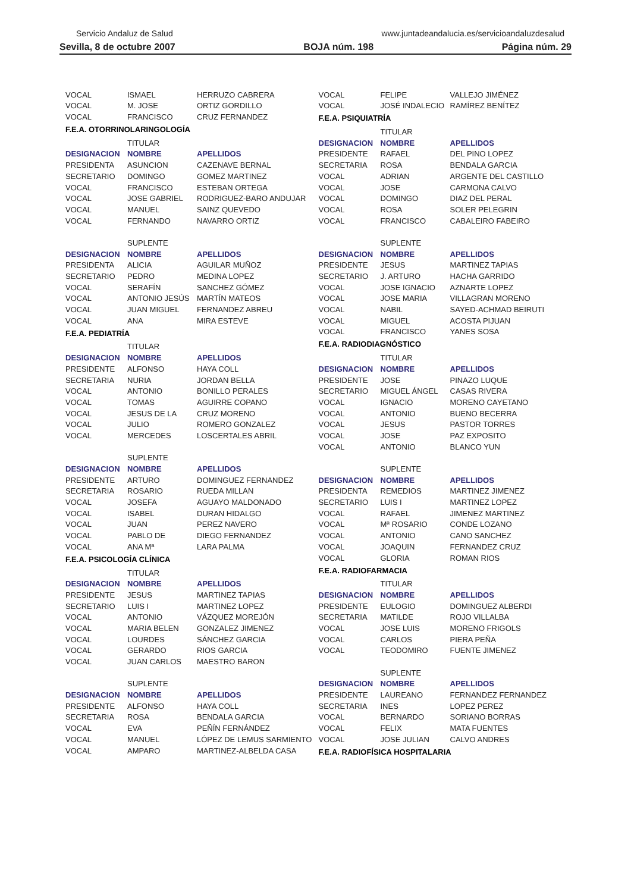Servicio Andaluz de Salud www.juntadeandalucia.es/servicioandaluzdesalud
Sevilla, 8 de octubre 2007 BOJA núm. 198 Página núm. 29
| VOCAL | ISMAEL | HERRUZO CABRERA |
| VOCAL | M. JOSE | ORTIZ GORDILLO |
| VOCAL | FRANCISCO | CRUZ FERNANDEZ |
F.E.A. OTORRINOLARINGOLOGÍA
| | TITULAR | |
| DESIGNACION | NOMBRE | APELLIDOS |
| PRESIDENTA | ASUNCION | CAZENAVE BERNAL |
| SECRETARIO | DOMINGO | GOMEZ MARTINEZ |
| VOCAL | FRANCISCO | ESTEBAN ORTEGA |
| VOCAL | JOSE GABRIEL | RODRIGUEZ-BARO ANDUJAR |
| VOCAL | MANUEL | SAINZ QUEVEDO |
| VOCAL | FERNANDO | NAVARRO ORTIZ |
| | SUPLENTE | |
| DESIGNACION | NOMBRE | APELLIDOS |
| PRESIDENTA | ALICIA | AGUILAR MUÑOZ |
| SECRETARIO | PEDRO | MEDINA LOPEZ |
| VOCAL | SERAFÍN | SANCHEZ GÓMEZ |
| VOCAL | ANTONIO JESÚS | MARTÍN MATEOS |
| VOCAL | JUAN MIGUEL | FERNANDEZ ABREU |
| VOCAL | ANA | MIRA ESTEVE |
F.E.A. PEDIATRÍA
| | TITULAR | |
| DESIGNACION | NOMBRE | APELLIDOS |
| PRESIDENTE | ALFONSO | HAYA COLL |
| SECRETARIA | NURIA | JORDAN BELLA |
| VOCAL | ANTONIO | BONILLO PERALES |
| VOCAL | TOMAS | AGUIRRE COPANO |
| VOCAL | JESUS DE LA | CRUZ MORENO |
| VOCAL | JULIO | ROMERO GONZALEZ |
| VOCAL | MERCEDES | LOSCERTALES ABRIL |
| | SUPLENTE | |
| DESIGNACION | NOMBRE | APELLIDOS |
| PRESIDENTE | ARTURO | DOMINGUEZ FERNANDEZ |
| SECRETARIA | ROSARIO | RUEDA MILLAN |
| VOCAL | JOSEFA | AGUAYO MALDONADO |
| VOCAL | ISABEL | DURAN HIDALGO |
| VOCAL | JUAN | PEREZ NAVERO |
| VOCAL | PABLO DE | DIEGO FERNANDEZ |
| VOCAL | ANA Mª | LARA PALMA |
F.E.A. PSICOLOGÍA CLÍNICA
| | TITULAR | |
| DESIGNACION | NOMBRE | APELLIDOS |
| PRESIDENTE | JESUS | MARTINEZ TAPIAS |
| SECRETARIO | LUIS I | MARTINEZ LOPEZ |
| VOCAL | ANTONIO | VÁZQUEZ MOREJÓN |
| VOCAL | MARIA BELEN | GONZALEZ JIMENEZ |
| VOCAL | LOURDES | SÁNCHEZ GARCIA |
| VOCAL | GERARDO | RIOS GARCIA |
| VOCAL | JUAN CARLOS | MAESTRO BARON |
| | SUPLENTE | |
| DESIGNACION | NOMBRE | APELLIDOS |
| PRESIDENTE | ALFONSO | HAYA COLL |
| SECRETARIA | ROSA | BENDALA GARCIA |
| VOCAL | EVA | PEÑÍN FERNÁNDEZ |
| VOCAL | MANUEL | LÓPEZ DE LEMUS SARMIENTO |
| VOCAL | AMPARO | MARTINEZ-ALBELDA CASA |
| VOCAL | FELIPE | VALLEJO JIMÉNEZ |
| VOCAL | JOSÉ INDALECIO | RAMÍREZ BENÍTEZ |
F.E.A. PSIQUIATRÍA
| | TITULAR | |
| DESIGNACION | NOMBRE | APELLIDOS |
| PRESIDENTE | RAFAEL | DEL PINO LOPEZ |
| SECRETARIA | ROSA | BENDALA GARCIA |
| VOCAL | ADRIAN | ARGENTE DEL CASTILLO |
| VOCAL | JOSE | CARMONA CALVO |
| VOCAL | DOMINGO | DIAZ DEL PERAL |
| VOCAL | ROSA | SOLER PELEGRIN |
| VOCAL | FRANCISCO | CABALEIRO FABEIRO |
| | SUPLENTE | |
| DESIGNACION | NOMBRE | APELLIDOS |
| PRESIDENTE | JESUS | MARTINEZ TAPIAS |
| SECRETARIO | J. ARTURO | HACHA GARRIDO |
| VOCAL | JOSE IGNACIO | AZNARTE LOPEZ |
| VOCAL | JOSE MARIA | VILLAGRAN MORENO |
| VOCAL | NABIL | SAYED-ACHMAD BEIRUTI |
| VOCAL | MIGUEL | ACOSTA PIJUAN |
| VOCAL | FRANCISCO | YANES SOSA |
F.E.A. RADIODIAGNÓSTICO
| | TITULAR | |
| DESIGNACION | NOMBRE | APELLIDOS |
| PRESIDENTE | JOSE | PINAZO LUQUE |
| SECRETARIO | MIGUEL ÁNGEL | CASAS RIVERA |
| VOCAL | IGNACIO | MORENO CAYETANO |
| VOCAL | ANTONIO | BUENO BECERRA |
| VOCAL | JESUS | PASTOR TORRES |
| VOCAL | JOSE | PAZ EXPOSITO |
| VOCAL | ANTONIO | BLANCO YUN |
| | SUPLENTE | |
| DESIGNACION | NOMBRE | APELLIDOS |
| PRESIDENTA | REMEDIOS | MARTINEZ JIMENEZ |
| SECRETARIO | LUIS I | MARTINEZ LOPEZ |
| VOCAL | RAFAEL | JIMENEZ MARTINEZ |
| VOCAL | Mª ROSARIO | CONDE LOZANO |
| VOCAL | ANTONIO | CANO SANCHEZ |
| VOCAL | JOAQUIN | FERNANDEZ CRUZ |
| VOCAL | GLORIA | ROMAN RIOS |
F.E.A. RADIOFARMACIA
| | TITULAR | |
| DESIGNACION | NOMBRE | APELLIDOS |
| PRESIDENTE | EULOGIO | DOMINGUEZ ALBERDI |
| SECRETARIA | MATILDE | ROJO VILLALBA |
| VOCAL | JOSE LUIS | MORENO FRIGOLS |
| VOCAL | CARLOS | PIERA PEÑA |
| VOCAL | TEODOMIRO | FUENTE JIMENEZ |
| | SUPLENTE | |
| DESIGNACION | NOMBRE | APELLIDOS |
| PRESIDENTE | LAUREANO | FERNANDEZ FERNANDEZ |
| SECRETARIA | INES | LOPEZ PEREZ |
| VOCAL | BERNARDO | SORIANO BORRAS |
| VOCAL | FELIX | MATA FUENTES |
| VOCAL | JOSE JULIAN | CALVO ANDRES |
F.E.A. RADIOFÍSICA HOSPITALARIA